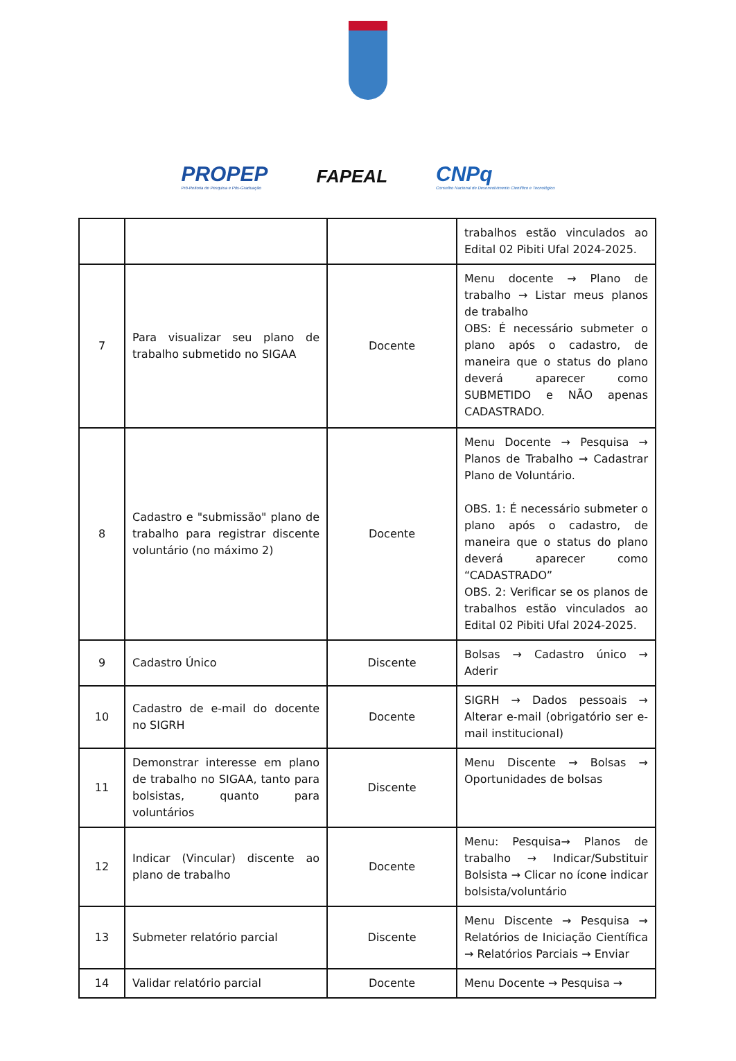PROPEP
Pró-Reitoria de Pesquisa e Pós-Graduação
FAPEAL
CNPq
Conselho Nacional de Desenvolvimento Científico e Tecnológico
| | | | trabalhos estão vinculados ao Edital 02 Pibiti Ufal 2024-2025. |
| 7 | Para visualizar seu plano de trabalho submetido no SIGAA | Docente | Menu docente → Plano de trabalho → Listar meus planos de trabalho OBS: É necessário submeter o plano após o cadastro, de maneira que o status do plano deverá aparecer como SUBMETIDO e NÃO apenas CADASTRADO. |
| 8 | Cadastro e "submissão" plano de trabalho para registrar discente voluntário (no máximo 2) | Docente | Menu Docente → Pesquisa → Planos de Trabalho → Cadastrar Plano de Voluntário. OBS. 1: É necessário submeter o plano após o cadastro, de maneira que o status do plano deverá aparecer como “CADASTRADO” OBS. 2: Verificar se os planos de trabalhos estão vinculados ao Edital 02 Pibiti Ufal 2024-2025. |
| 9 | Cadastro Único | Discente | Bolsas → Cadastro único → Aderir |
| 10 | Cadastro de e-mail do docente no SIGRH | Docente | SIGRH → Dados pessoais → Alterar e-mail (obrigatório ser e-mail institucional) |
| 11 | Demonstrar interesse em plano de trabalho no SIGAA, tanto para bolsistas, quanto para voluntários | Discente | Menu Discente → Bolsas → Oportunidades de bolsas |
| 12 | Indicar (Vincular) discente ao plano de trabalho | Docente | Menu: Pesquisa→ Planos de trabalho → Indicar/Substituir Bolsista → Clicar no ícone indicar bolsista/voluntário |
| 13 | Submeter relatório parcial | Discente | Menu Discente → Pesquisa → Relatórios de Iniciação Científica → Relatórios Parciais → Enviar |
| 14 | Validar relatório parcial | Docente | Menu Docente → Pesquisa → |